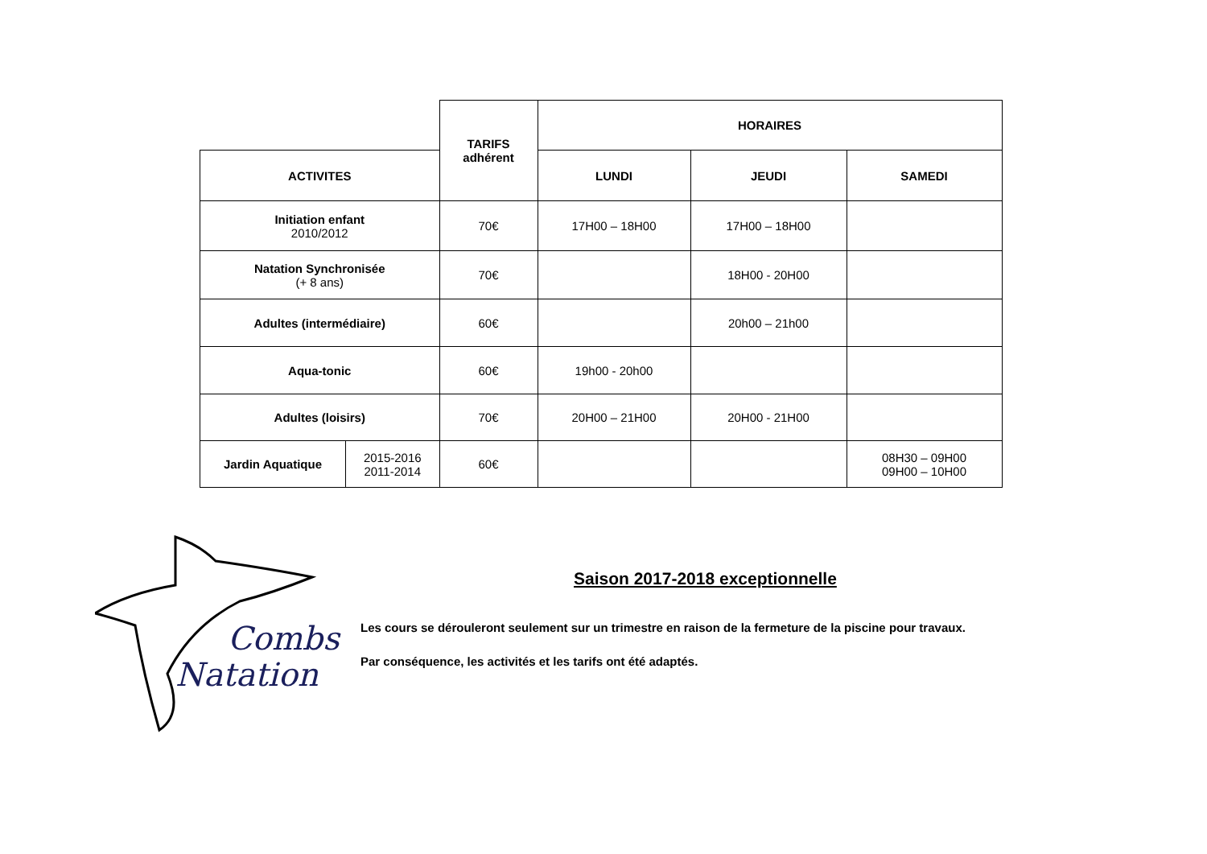| | | TARIFS adhérent | HORAIRES | | |
| ACTIVITES | | | LUNDI | JEUDI | SAMEDI |
| Initiation enfant 2010/2012 | | 70€ | 17H00 – 18H00 | 17H00 – 18H00 | |
| Natation Synchronisée (+ 8 ans) | | 70€ | | 18H00 - 20H00 | |
| Adultes (intermédiaire) | | 60€ | | 20h00 – 21h00 | |
| Aqua-tonic | | 60€ | 19h00 - 20h00 | | |
| Adultes (loisirs) | | 70€ | 20H00 – 21H00 | 20H00 - 21H00 | |
| Jardin Aquatique | 2015-2016 2011-2014 | 60€ | | | 08H30 – 09H00 09H00 – 10H00 |
Combs
Natation
Saison 2017-2018 exceptionnelle
Les cours se dérouleront seulement sur un trimestre en raison de la fermeture de la piscine pour travaux.
Par conséquence, les activités et les tarifs ont été adaptés.